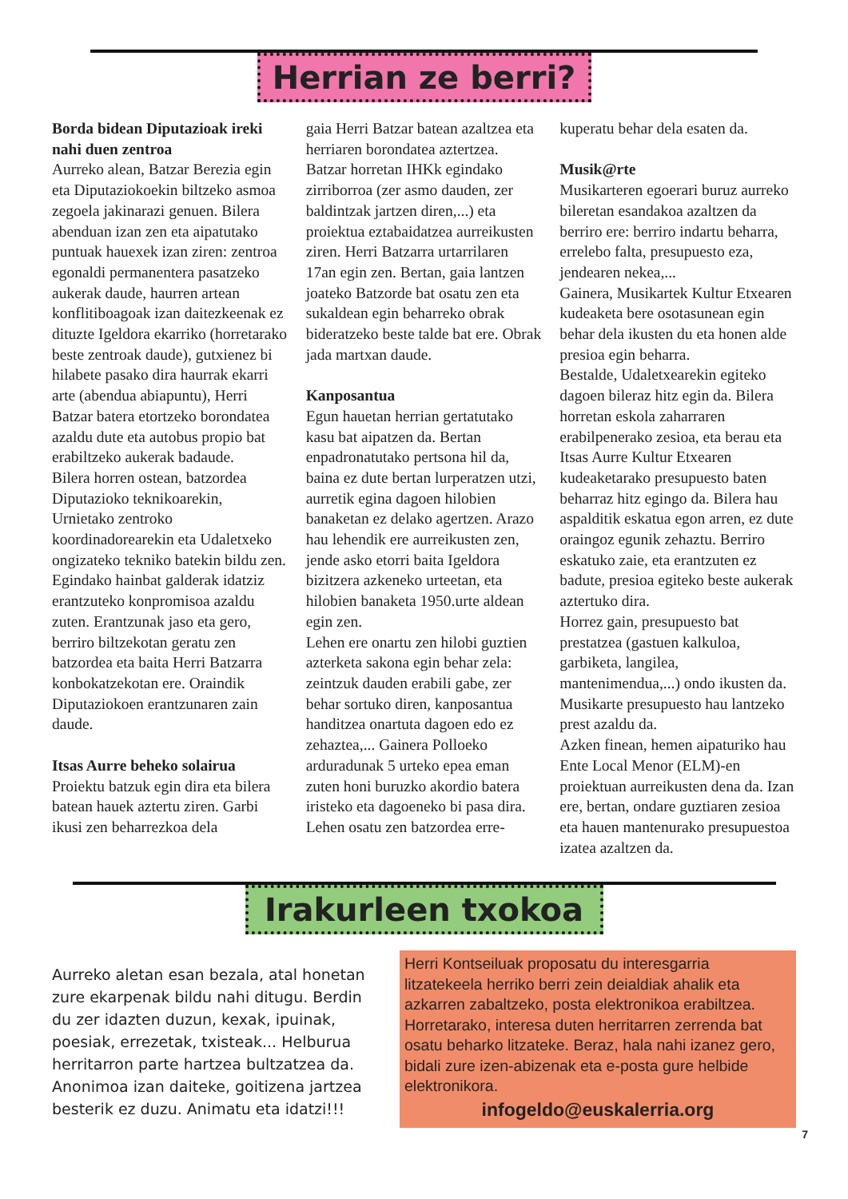Herrian ze berri?
Borda bidean Diputazioak ireki nahi duen zentroa
Aurreko alean, Batzar Berezia egin eta Diputaziokoekin biltzeko asmoa zegoela jakinarazi genuen. Bilera abenduan izan zen eta aipatutako puntuak hauexek izan ziren: zentroa egonaldi permanentera pasatzeko aukerak daude, haurren artean konflitiboagoak izan daitezkeenak ez dituzte Igeldora ekarriko (horretarako beste zentroak daude), gutxienez bi hilabete pasako dira haurrak ekarri arte (abendua abiapuntu), Herri Batzar batera etortzeko borondatea azaldu dute eta autobus propio bat erabiltzeko aukerak badaude.
Bilera horren ostean, batzordea Diputazioko teknikoarekin, Urnietako zentroko koordinadorearekin eta Udaletxeko ongizateko tekniko batekin bildu zen. Egindako hainbat galderak idatziz erantzuteko konpromisoa azaldu zuten. Erantzunak jaso eta gero, berriro biltzekotan geratu zen batzordea eta baita Herri Batzarra konbokatzekotan ere. Oraindik Diputaziokoen erantzunaren zain daude.
Itsas Aurre beheko solairua
Proiektu batzuk egin dira eta bilera batean hauek aztertu ziren. Garbi ikusi zen beharrezkoa dela
gaia Herri Batzar batean azaltzea eta herriaren borondatea aztertzea. Batzar horretan IHKk egindako zirriborroa (zer asmo dauden, zer baldintzak jartzen diren,...) eta proiektua eztabaidatzea aurreikusten ziren. Herri Batzarra urtarrilaren 17an egin zen. Bertan, gaia lantzen joateko Batzorde bat osatu zen eta sukaldean egin beharreko obrak bideratzeko beste talde bat ere. Obrak jada martxan daude.
Kanposantua
Egun hauetan herrian gertatutako kasu bat aipatzen da. Bertan enpadronatutako pertsona hil da, baina ez dute bertan lurperatzen utzi, aurretik egina dagoen hilobien banaketan ez delako agertzen. Arazo hau lehendik ere aurreikusten zen, jende asko etorri baita Igeldora bizitzera azkeneko urteetan, eta hilobien banaketa 1950.urte aldean egin zen.
Lehen ere onartu zen hilobi guztien azterketa sakona egin behar zela: zeintzuk dauden erabili gabe, zer behar sortuko diren, kanposantua handitzea onartuta dagoen edo ez zehaztea,... Gainera Polloeko arduradunak 5 urteko epea eman zuten honi buruzko akordio batera iristeko eta dagoeneko bi pasa dira.
Lehen osatu zen batzordea erre-
kuperatu behar dela esaten da.
Musik@rte
Musikarteren egoerari buruz aurreko bileretan esandakoa azaltzen da berriro ere: berriro indartu beharra, errelebo falta, presupuesto eza, jendearen nekea,...
Gainera, Musikartek Kultur Etxearen kudeaketa bere osotasunean egin behar dela ikusten du eta honen alde presioa egin beharra.
Bestalde, Udaletxearekin egiteko dagoen bileraz hitz egin da. Bilera horretan eskola zaharraren erabilpenerako zesioa, eta berau eta Itsas Aurre Kultur Etxearen kudeaketarako presupuesto baten beharraz hitz egingo da. Bilera hau aspalditik eskatua egon arren, ez dute oraingoz egunik zehaztu. Berriro eskatuko zaie, eta erantzuten ez badute, presioa egiteko beste aukerak aztertuko dira.
Horrez gain, presupuesto bat prestatzea (gastuen kalkuloa, garbiketa, langilea, mantenimendua,...) ondo ikusten da. Musikarte presupuesto hau lantzeko prest azaldu da.
Azken finean, hemen aipaturiko hau Ente Local Menor (ELM)-en proiektuan aurreikusten dena da. Izan ere, bertan, ondare guztiaren zesioa eta hauen mantenurako presupuestoa izatea azaltzen da.
Irakurleen txokoa
Aurreko aletan esan bezala, atal honetan zure ekarpenak bildu nahi ditugu. Berdin du zer idazten duzun, kexak, ipuinak, poesiak, errezetak, txisteak... Helburua herritarron parte hartzea bultzatzea da. Anonimoa izan daiteke, goitizena jartzea besterik ez duzu. Animatu eta idatzi!!!
Herri Kontseiluak proposatu du interesgarria litzatekeela herriko berri zein deialdiak ahalik eta azkarren zabaltzeko, posta elektronikoa erabiltzea. Horretarako, interesa duten herritarren zerrenda bat osatu beharko litzateke. Beraz, hala nahi izanez gero, bidali zure izen-abizenak eta e-posta gure helbide elektronikora.
infogeldo@euskalerria.org
7